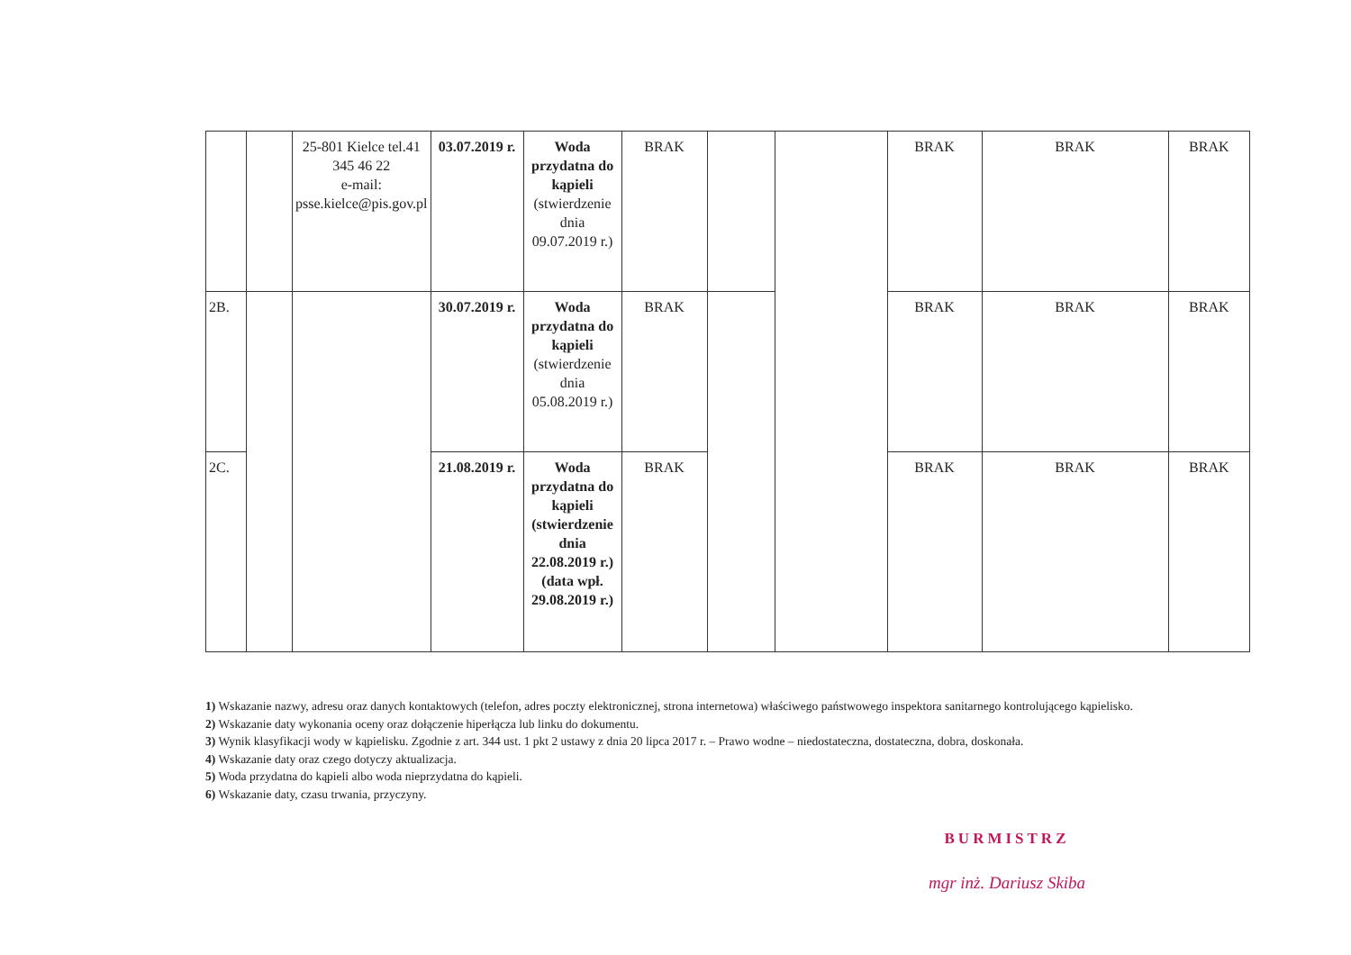| | | 25-801 Kielce tel.41 345 46 22 e-mail: psse.kielce@pis.gov.pl | 03.07.2019 r. | Woda przydatna do kąpieli (stwierdzenie dnia 09.07.2019 r.) | BRAK | | | BRAK | BRAK | BRAK |
| 2B. | | | 30.07.2019 r. | Woda przydatna do kąpieli (stwierdzenie dnia 05.08.2019 r.) | BRAK | | | BRAK | BRAK | BRAK |
| 2C. | | | 21.08.2019 r. | Woda przydatna do kąpieli (stwierdzenie dnia 22.08.2019 r.) (data wpł. 29.08.2019 r.) | BRAK | | | BRAK | BRAK | BRAK |
1) Wskazanie nazwy, adresu oraz danych kontaktowych (telefon, adres poczty elektronicznej, strona internetowa) właściwego państwowego inspektora sanitarnego kontrolującego kąpielisko.
2) Wskazanie daty wykonania oceny oraz dołączenie hiperłącza lub linku do dokumentu.
3) Wynik klasyfikacji wody w kąpielisku. Zgodnie z art. 344 ust. 1 pkt 2 ustawy z dnia 20 lipca 2017 r. – Prawo wodne – niedostateczna, dostateczna, dobra, doskonała.
4) Wskazanie daty oraz czego dotyczy aktualizacja.
5) Woda przydatna do kąpieli albo woda nieprzydatna do kąpieli.
6) Wskazanie daty, czasu trwania, przyczyny.
BURMISTRZ
mgr inż. Dariusz Skiba